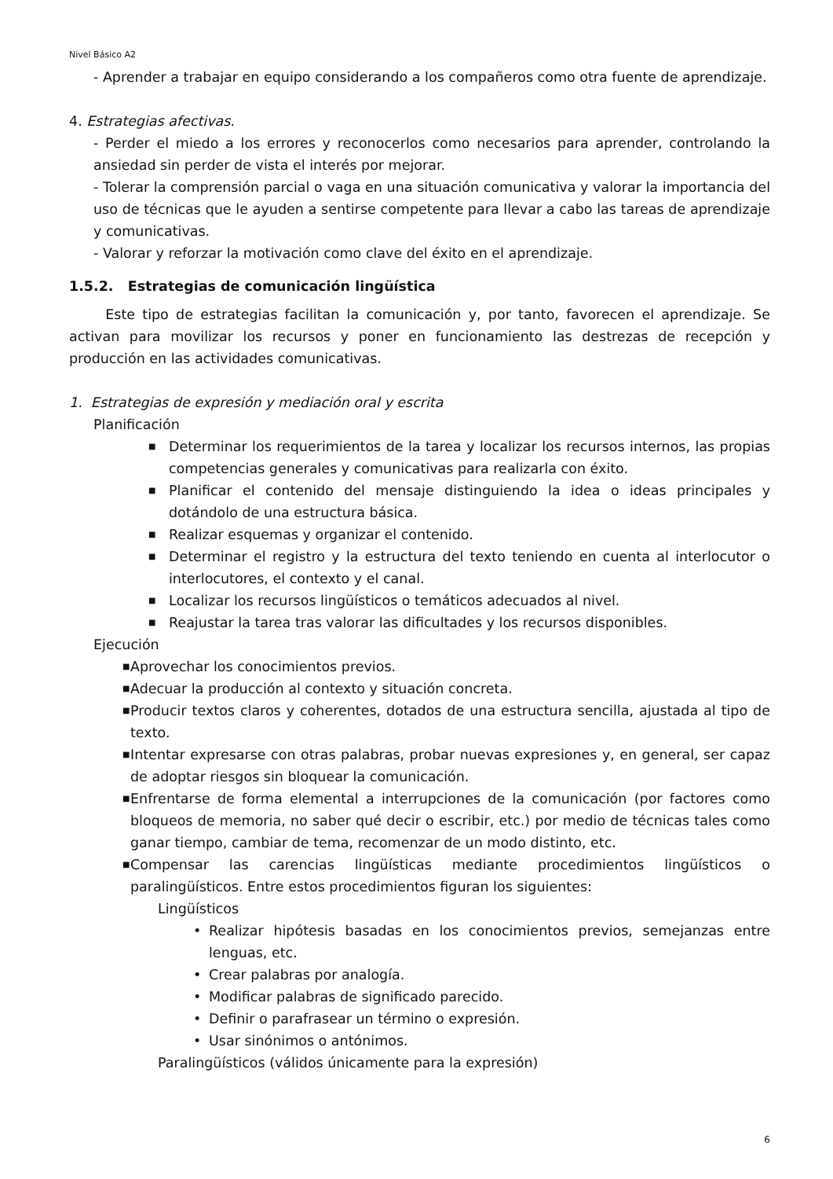Nivel Básico A2
- Aprender a trabajar en equipo considerando a los compañeros como otra fuente de aprendizaje.
4. Estrategias afectivas.
- Perder el miedo a los errores y reconocerlos como necesarios para aprender, controlando la ansiedad sin perder de vista el interés por mejorar.
- Tolerar la comprensión parcial o vaga en una situación comunicativa y valorar la importancia del uso de técnicas que le ayuden a sentirse competente para llevar a cabo las tareas de aprendizaje y comunicativas.
- Valorar y reforzar la motivación como clave del éxito en el aprendizaje.
1.5.2. Estrategias de comunicación lingüística
Este tipo de estrategias facilitan la comunicación y, por tanto, favorecen el aprendizaje. Se activan para movilizar los recursos y poner en funcionamiento las destrezas de recepción y producción en las actividades comunicativas.
1. Estrategias de expresión y mediación oral y escrita
Planificación
■ Determinar los requerimientos de la tarea y localizar los recursos internos, las propias competencias generales y comunicativas para realizarla con éxito.
■ Planificar el contenido del mensaje distinguiendo la idea o ideas principales y dotándolo de una estructura básica.
■ Realizar esquemas y organizar el contenido.
■ Determinar el registro y la estructura del texto teniendo en cuenta al interlocutor o interlocutores, el contexto y el canal.
■ Localizar los recursos lingüísticos o temáticos adecuados al nivel.
■ Reajustar la tarea tras valorar las dificultades y los recursos disponibles.
Ejecución
■ Aprovechar los conocimientos previos.
■ Adecuar la producción al contexto y situación concreta.
■ Producir textos claros y coherentes, dotados de una estructura sencilla, ajustada al tipo de texto.
■ Intentar expresarse con otras palabras, probar nuevas expresiones y, en general, ser capaz de adoptar riesgos sin bloquear la comunicación.
■ Enfrentarse de forma elemental a interrupciones de la comunicación (por factores como bloqueos de memoria, no saber qué decir o escribir, etc.) por medio de técnicas tales como ganar tiempo, cambiar de tema, recomenzar de un modo distinto, etc.
■ Compensar las carencias lingüísticas mediante procedimientos lingüísticos o paralingüísticos. Entre estos procedimientos figuran los siguientes:
Lingüísticos
• Realizar hipótesis basadas en los conocimientos previos, semejanzas entre lenguas, etc.
• Crear palabras por analogía.
• Modificar palabras de significado parecido.
• Definir o parafrasear un término o expresión.
• Usar sinónimos o antónimos.
Paralingüísticos (válidos únicamente para la expresión)
6